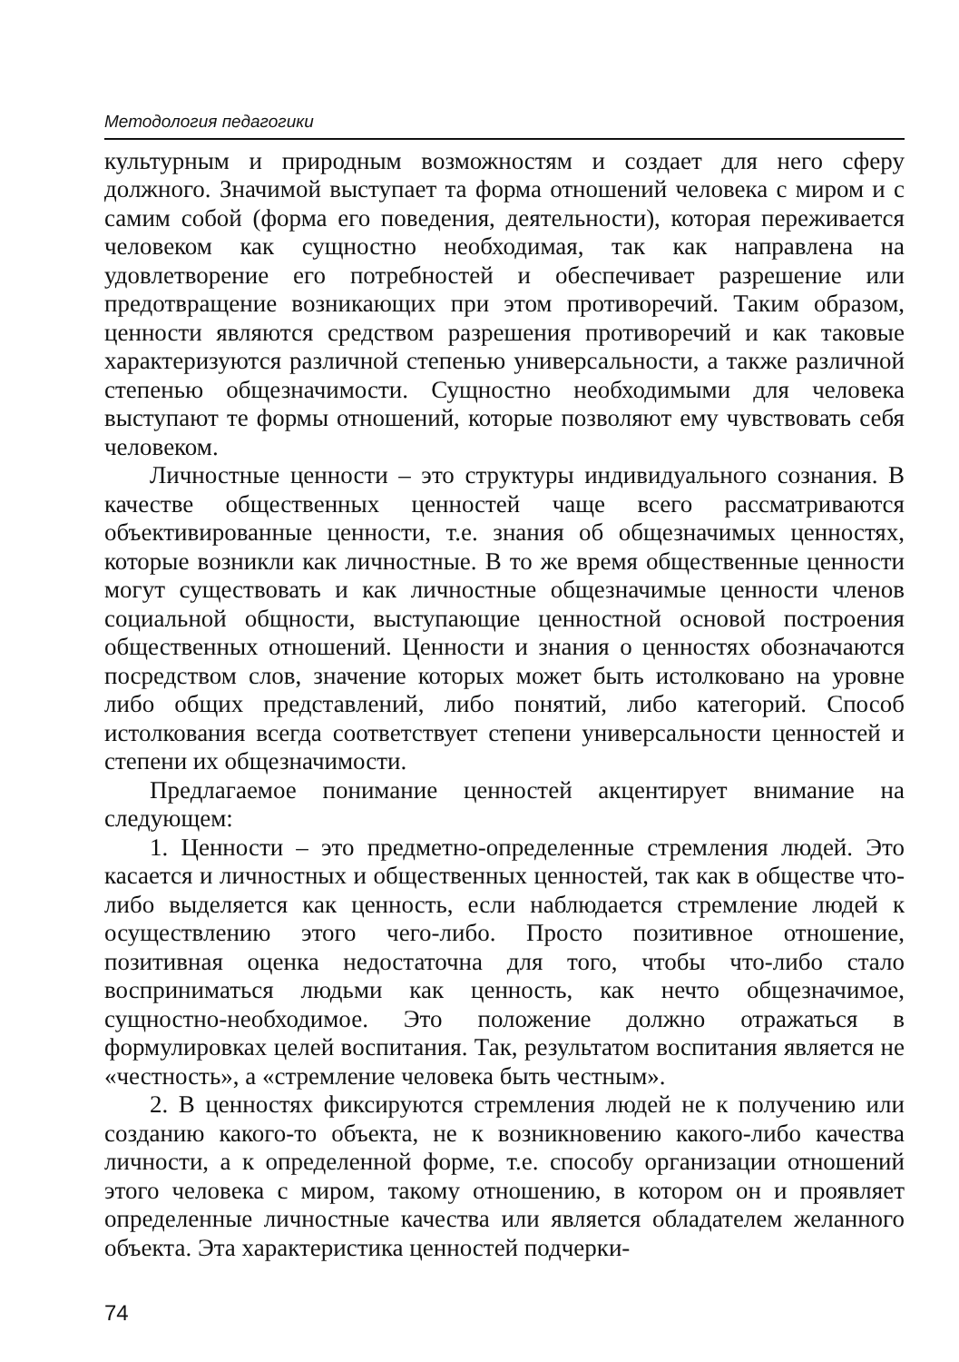Методология педагогики
культурным и природным возможностям и создает для него сферу должного. Значимой выступает та форма отношений человека с миром и с самим собой (форма его поведения, деятельности), которая переживается человеком как сущностно необходимая, так как направлена на удовлетворение его потребностей и обеспечивает разрешение или предотвращение возникающих при этом противоречий. Таким образом, ценности являются средством разрешения противоречий и как таковые характеризуются различной степенью универсальности, а также различной степенью общезначимости. Сущностно необходимыми для человека выступают те формы отношений, которые позволяют ему чувствовать себя человеком.
Личностные ценности – это структуры индивидуального сознания. В качестве общественных ценностей чаще всего рассматриваются объективированные ценности, т.е. знания об общезначимых ценностях, которые возникли как личностные. В то же время общественные ценности могут существовать и как личностные общезначимые ценности членов социальной общности, выступающие ценностной основой построения общественных отношений. Ценности и знания о ценностях обозначаются посредством слов, значение которых может быть истолковано на уровне либо общих представлений, либо понятий, либо категорий. Способ истолкования всегда соответствует степени универсальности ценностей и степени их общезначимости.
Предлагаемое понимание ценностей акцентирует внимание на следующем:
1. Ценности – это предметно-определенные стремления людей. Это касается и личностных и общественных ценностей, так как в обществе что-либо выделяется как ценность, если наблюдается стремление людей к осуществлению этого чего-либо. Просто позитивное отношение, позитивная оценка недостаточна для того, чтобы что-либо стало восприниматься людьми как ценность, как нечто общезначимое, сущностно-необходимое. Это положение должно отражаться в формулировках целей воспитания. Так, результатом воспитания является не «честность», а «стремление человека быть честным».
2. В ценностях фиксируются стремления людей не к получению или созданию какого-то объекта, не к возникновению какого-либо качества личности, а к определенной форме, т.е. способу организации отношений этого человека с миром, такому отношению, в котором он и проявляет определенные личностные качества или является обладателем желанного объекта. Эта характеристика ценностей подчерки-
74